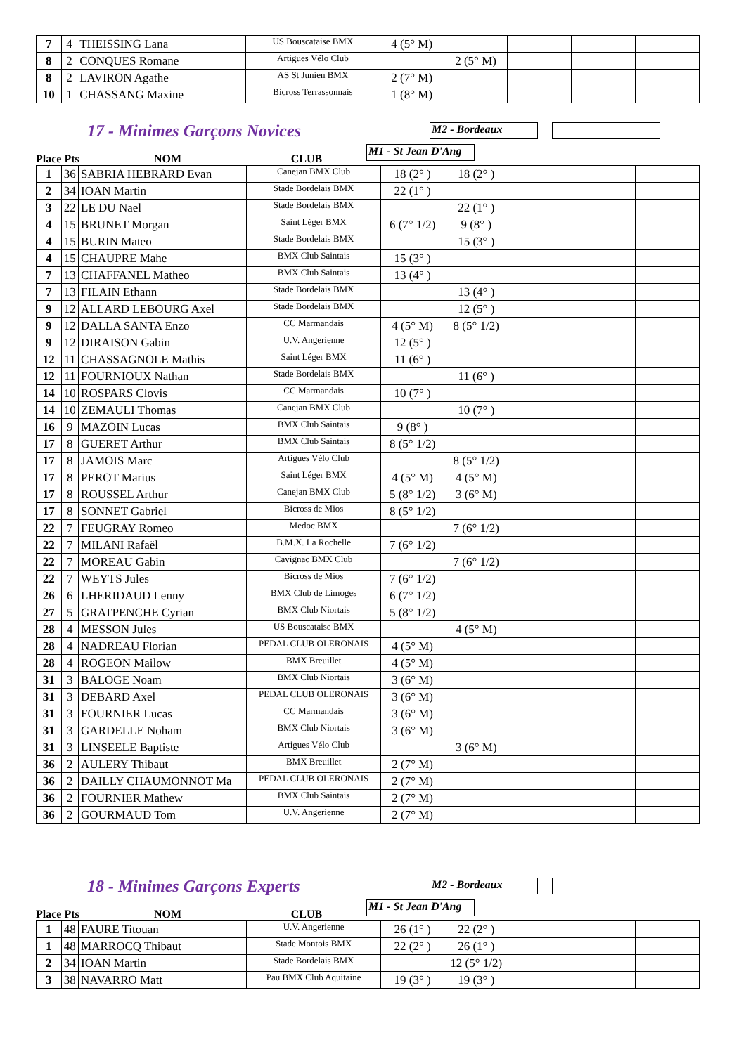| 7 | 4 | THEISSING Lana | US Bouscataise BMX | 4 (5° M) | | | | |
| 8 | 2 | CONQUES Romane | Artigues Vélo Club | | 2 (5° M) | | | |
| 8 | 2 | LAVIRON Agathe | AS St Junien BMX | 2 (7° M) | | | | |
| 10 | 1 | CHASSANG Maxine | Bicross Terrassonnais | 1 (8° M) | | | | |
17 - Minimes Garçons Novices
M2 - Bordeaux
Place Pts NOM CLUB M1 - St Jean D'Ang
| 1 | 36 | SABRIA HEBRARD Evan | Canejan BMX Club | 18 (2° ) | 18 (2° ) | | | |
| 2 | 34 | IOAN Martin | Stade Bordelais BMX | 22 (1° ) | | | | |
| 3 | 22 | LE DU Nael | Stade Bordelais BMX | | 22 (1° ) | | | |
| 4 | 15 | BRUNET Morgan | Saint Léger BMX | 6 (7° 1/2) | 9 (8° ) | | | |
| 4 | 15 | BURIN Mateo | Stade Bordelais BMX | | 15 (3° ) | | | |
| 4 | 15 | CHAUPRE Mahe | BMX Club Saintais | 15 (3° ) | | | | |
| 7 | 13 | CHAFFANEL Matheo | BMX Club Saintais | 13 (4° ) | | | | |
| 7 | 13 | FILAIN Ethann | Stade Bordelais BMX | | 13 (4° ) | | | |
| 9 | 12 | ALLARD LEBOURG Axel | Stade Bordelais BMX | | 12 (5° ) | | | |
| 9 | 12 | DALLA SANTA Enzo | CC Marmandais | 4 (5° M) | 8 (5° 1/2) | | | |
| 9 | 12 | DIRAISON Gabin | U.V. Angerienne | 12 (5° ) | | | | |
| 12 | 11 | CHASSAGNOLE Mathis | Saint Léger BMX | 11 (6° ) | | | | |
| 12 | 11 | FOURNIOUX Nathan | Stade Bordelais BMX | | 11 (6° ) | | | |
| 14 | 10 | ROSPARS Clovis | CC Marmandais | 10 (7° ) | | | | |
| 14 | 10 | ZEMAULI Thomas | Canejan BMX Club | | 10 (7° ) | | | |
| 16 | 9 | MAZOIN Lucas | BMX Club Saintais | 9 (8° ) | | | | |
| 17 | 8 | GUERET Arthur | BMX Club Saintais | 8 (5° 1/2) | | | | |
| 17 | 8 | JAMOIS Marc | Artigues Vélo Club | | 8 (5° 1/2) | | | |
| 17 | 8 | PEROT Marius | Saint Léger BMX | 4 (5° M) | 4 (5° M) | | | |
| 17 | 8 | ROUSSEL Arthur | Canejan BMX Club | 5 (8° 1/2) | 3 (6° M) | | | |
| 17 | 8 | SONNET Gabriel | Bicross de Mios | 8 (5° 1/2) | | | | |
| 22 | 7 | FEUGRAY Romeo | Medoc BMX | | 7 (6° 1/2) | | | |
| 22 | 7 | MILANI Rafaël | B.M.X. La Rochelle | 7 (6° 1/2) | | | | |
| 22 | 7 | MOREAU Gabin | Cavignac BMX Club | | 7 (6° 1/2) | | | |
| 22 | 7 | WEYTS Jules | Bicross de Mios | 7 (6° 1/2) | | | | |
| 26 | 6 | LHERIDAUD Lenny | BMX Club de Limoges | 6 (7° 1/2) | | | | |
| 27 | 5 | GRATPENCHE Cyrian | BMX Club Niortais | 5 (8° 1/2) | | | | |
| 28 | 4 | MESSON Jules | US Bouscataise BMX | | 4 (5° M) | | | |
| 28 | 4 | NADREAU Florian | PEDAL CLUB OLERONAIS | 4 (5° M) | | | | |
| 28 | 4 | ROGEON Mailow | BMX Breuillet | 4 (5° M) | | | | |
| 31 | 3 | BALOGE Noam | BMX Club Niortais | 3 (6° M) | | | | |
| 31 | 3 | DEBARD Axel | PEDAL CLUB OLERONAIS | 3 (6° M) | | | | |
| 31 | 3 | FOURNIER Lucas | CC Marmandais | 3 (6° M) | | | | |
| 31 | 3 | GARDELLE Noham | BMX Club Niortais | 3 (6° M) | | | | |
| 31 | 3 | LINSEELE Baptiste | Artigues Vélo Club | | 3 (6° M) | | | |
| 36 | 2 | AULERY Thibaut | BMX Breuillet | 2 (7° M) | | | | |
| 36 | 2 | DAILLY CHAUMONNOT Ma | PEDAL CLUB OLERONAIS | 2 (7° M) | | | | |
| 36 | 2 | FOURNIER Mathew | BMX Club Saintais | 2 (7° M) | | | | |
| 36 | 2 | GOURMAUD Tom | U.V. Angerienne | 2 (7° M) | | | | |
18 - Minimes Garçons Experts
M2 - Bordeaux
Place Pts NOM CLUB M1 - St Jean D'Ang
| 1 | 48 | FAURE Titouan | U.V. Angerienne | 26 (1° ) | 22 (2° ) | | | |
| 1 | 48 | MARROCQ Thibaut | Stade Montois BMX | 22 (2° ) | 26 (1° ) | | | |
| 2 | 34 | IOAN Martin | Stade Bordelais BMX | | 12 (5° 1/2) | | | |
| 3 | 38 | NAVARRO Matt | Pau BMX Club Aquitaine | 19 (3° ) | 19 (3° ) | | | |